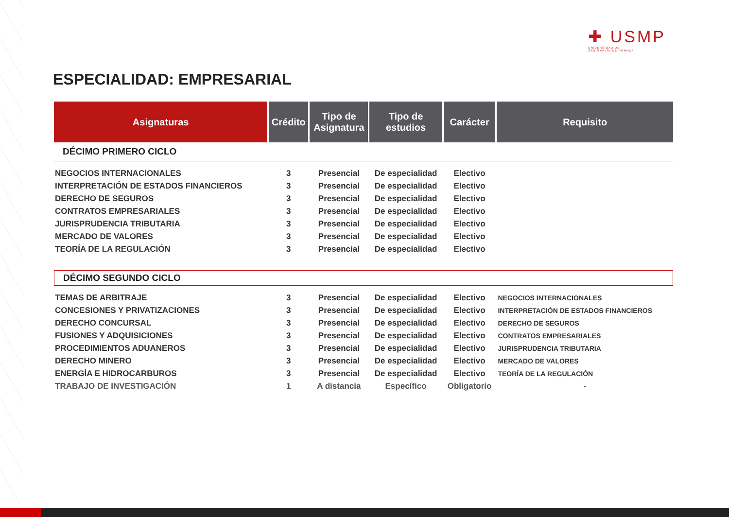✚ USMP
UNIVERSIDAD DE
SAN MARTÍN DE PORRES
ESPECIALIDAD: EMPRESARIAL
| Asignaturas | Crédito | Tipo de Asignatura | Tipo de estudios | Carácter | Requisito |
| --- | --- | --- | --- | --- | --- |
| DÉCIMO PRIMERO CICLO | | | | | |
| NEGOCIOS INTERNACIONALES | 3 | Presencial | De especialidad | Electivo | |
| INTERPRETACIÓN DE ESTADOS FINANCIEROS | 3 | Presencial | De especialidad | Electivo | |
| DERECHO DE SEGUROS | 3 | Presencial | De especialidad | Electivo | |
| CONTRATOS EMPRESARIALES | 3 | Presencial | De especialidad | Electivo | |
| JURISPRUDENCIA TRIBUTARIA | 3 | Presencial | De especialidad | Electivo | |
| MERCADO DE VALORES | 3 | Presencial | De especialidad | Electivo | |
| TEORÍA DE LA REGULACIÓN | 3 | Presencial | De especialidad | Electivo | |
| DÉCIMO SEGUNDO CICLO | | | | | |
| TEMAS DE ARBITRAJE | 3 | Presencial | De especialidad | Electivo | NEGOCIOS INTERNACIONALES |
| CONCESIONES Y PRIVATIZACIONES | 3 | Presencial | De especialidad | Electivo | INTERPRETACIÓN DE ESTADOS FINANCIEROS |
| DERECHO CONCURSAL | 3 | Presencial | De especialidad | Electivo | DERECHO DE SEGUROS |
| FUSIONES Y ADQUISICIONES | 3 | Presencial | De especialidad | Electivo | CONTRATOS EMPRESARIALES |
| PROCEDIMIENTOS ADUANEROS | 3 | Presencial | De especialidad | Electivo | JURISPRUDENCIA TRIBUTARIA |
| DERECHO MINERO | 3 | Presencial | De especialidad | Electivo | MERCADO DE VALORES |
| ENERGÍA E HIDROCARBUROS | 3 | Presencial | De especialidad | Electivo | TEORÍA DE LA REGULACIÓN |
| TRABAJO DE INVESTIGACIÓN | 1 | A distancia | Específico | Obligatorio | - |